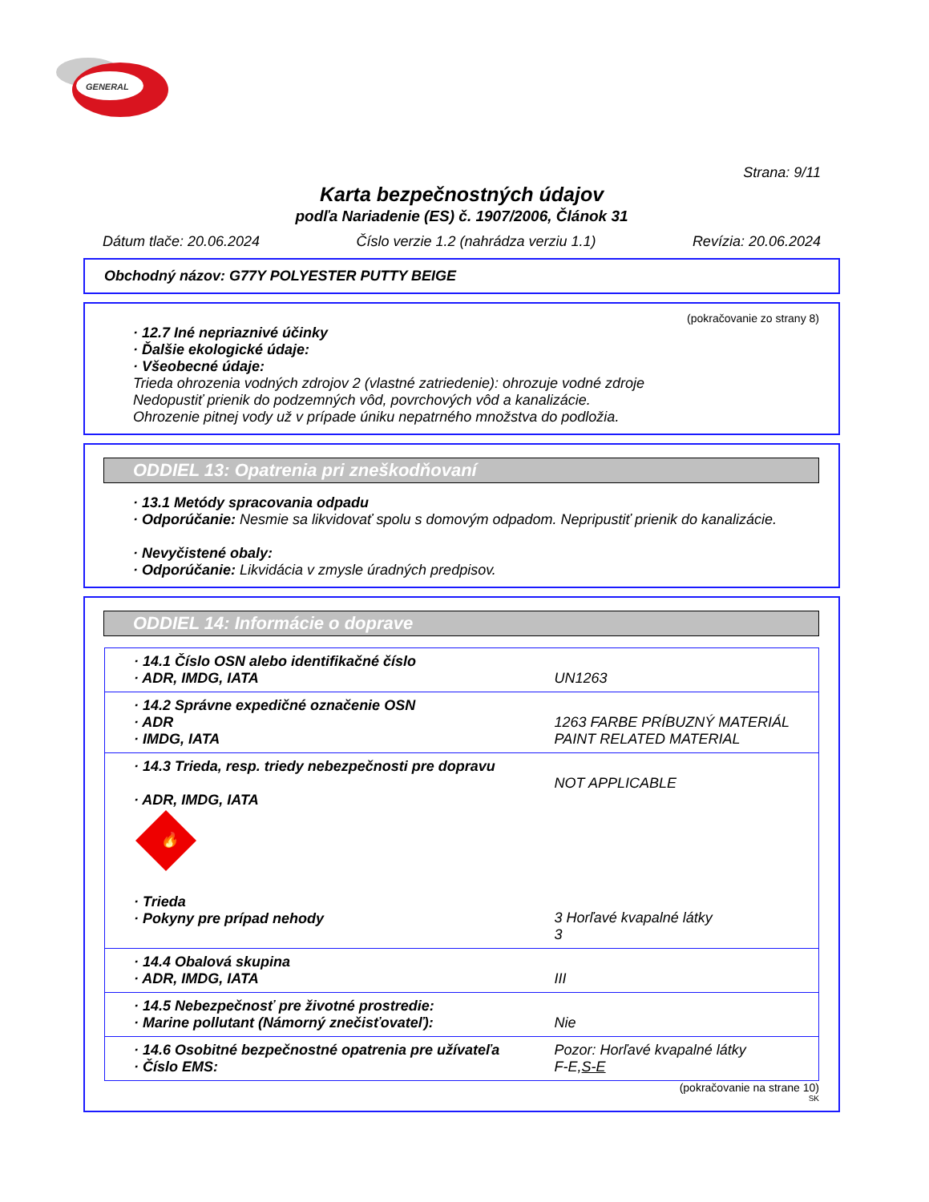GENERAL
Strana: 9/11
Karta bezpečnostných údajov
podľa Nariadenie (ES) č. 1907/2006, Článok 31
Dátum tlače: 20.06.2024 Číslo verzie 1.2 (nahrádza verziu 1.1) Revízia: 20.06.2024
Obchodný názov: G77Y POLYESTER PUTTY BEIGE
(pokračovanie zo strany 8)
· 12.7 Iné nepriaznivé účinky
· Ďalšie ekologické údaje:
· Všeobecné údaje:
Trieda ohrozenia vodných zdrojov 2 (vlastné zatriedenie): ohrozuje vodné zdroje
Nedopustiť prienik do podzemných vôd, povrchových vôd a kanalizácie.
Ohrozenie pitnej vody už v prípade úniku nepatrného množstva do podložia.
ODDIEL 13: Opatrenia pri zneškodňovaní
· 13.1 Metódy spracovania odpadu
· Odporúčanie: Nesmie sa likvidovať spolu s domovým odpadom. Nepripustiť prienik do kanalizácie.
· Nevyčistené obaly:
· Odporúčanie: Likvidácia v zmysle úradných predpisov.
ODDIEL 14: Informácie o doprave
| · 14.1 Číslo OSN alebo identifikačné číslo · ADR, IMDG, IATA | UN1263 |
| · 14.2 Správne expedičné označenie OSN · ADR · IMDG, IATA | 1263 FARBE PRÍBUZNÝ MATERIÁL PAINT RELATED MATERIAL |
| · 14.3 Trieda, resp. triedy nebezpečnosti pre dopravu · ADR, IMDG, IATA 🔥 · Trieda · Pokyny pre prípad nehody | NOT APPLICABLE 3 Horľavé kvapalné látky 3 |
| · 14.4 Obalová skupina · ADR, IMDG, IATA | III |
| · 14.5 Nebezpečnosť pre životné prostredie: · Marine pollutant (Námorný znečisťovateľ): | Nie |
| · 14.6 Osobitné bezpečnostné opatrenia pre užívateľa · Číslo EMS: | Pozor: Horľavé kvapalné látky F-E, S-E |
(pokračovanie na strane 10)
SK